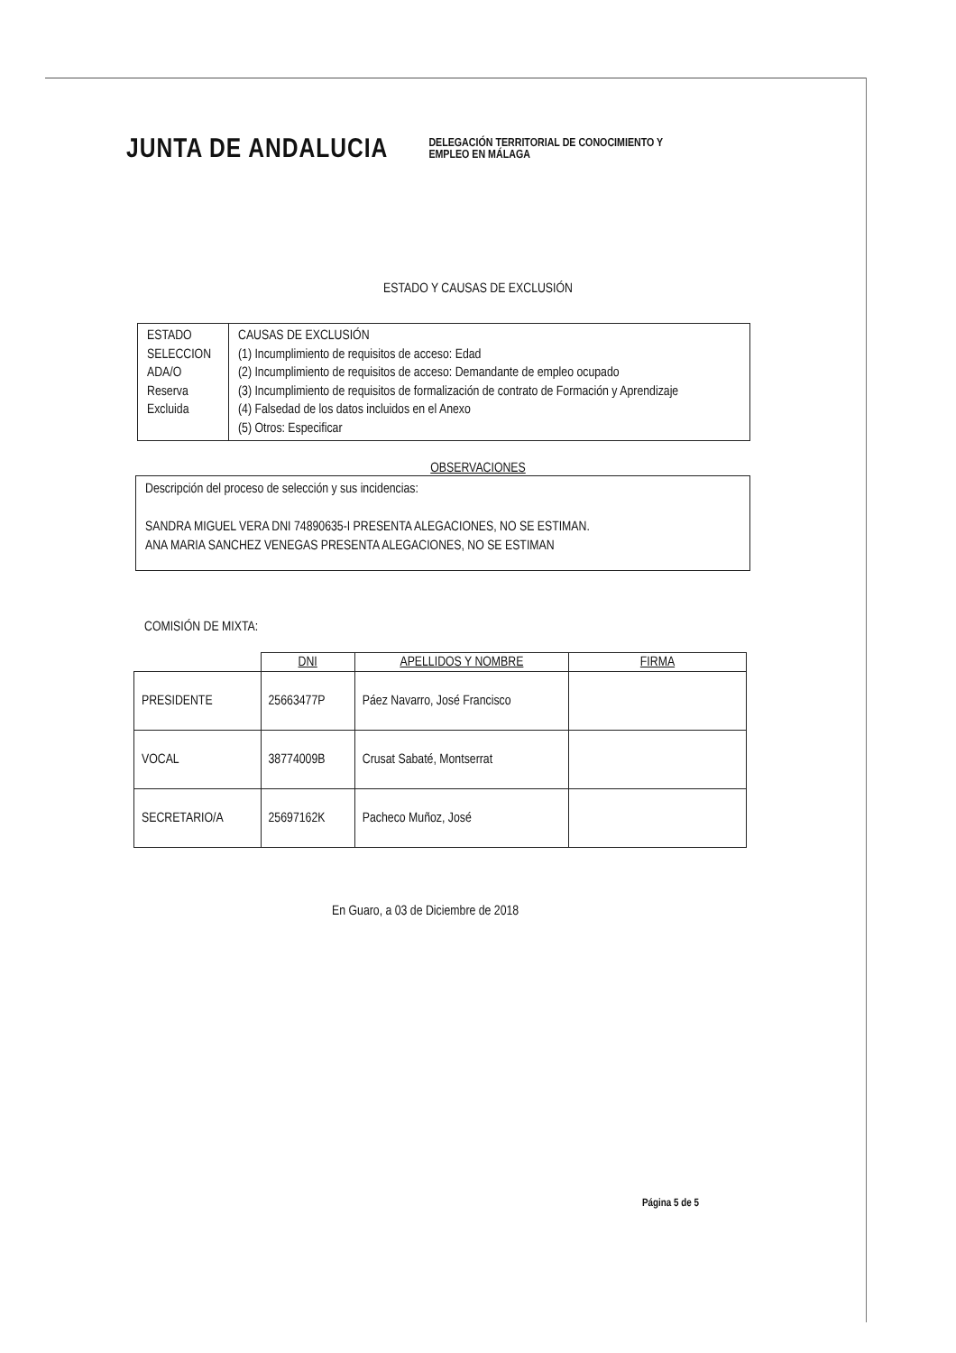JUNTA DE ANDALUCIA
DELEGACIÓN TERRITORIAL DE CONOCIMIENTO Y
EMPLEO EN MÁLAGA
ESTADO Y CAUSAS DE EXCLUSIÓN
| ESTADO SELECCION ADA/O Reserva Excluida | CAUSAS DE EXCLUSIÓN (1) Incumplimiento de requisitos de acceso: Edad (2) Incumplimiento de requisitos de acceso: Demandante de empleo ocupado (3) Incumplimiento de requisitos de formalización de contrato de Formación y Aprendizaje (4) Falsedad de los datos incluidos en el Anexo (5) Otros: Especificar |
OBSERVACIONES
Descripción del proceso de selección y sus incidencias:
SANDRA MIGUEL VERA DNI 74890635-I PRESENTA ALEGACIONES, NO SE ESTIMAN.
ANA MARIA SANCHEZ VENEGAS PRESENTA ALEGACIONES, NO SE ESTIMAN
COMISIÓN DE MIXTA:
| | DNI | APELLIDOS Y NOMBRE | FIRMA |
| --- | --- | --- | --- |
| PRESIDENTE | 25663477P | Páez Navarro, José Francisco | |
| VOCAL | 38774009B | Crusat Sabaté, Montserrat | |
| SECRETARIO/A | 25697162K | Pacheco Muñoz, José | |
En Guaro, a 03 de Diciembre de 2018
Página 5 de 5